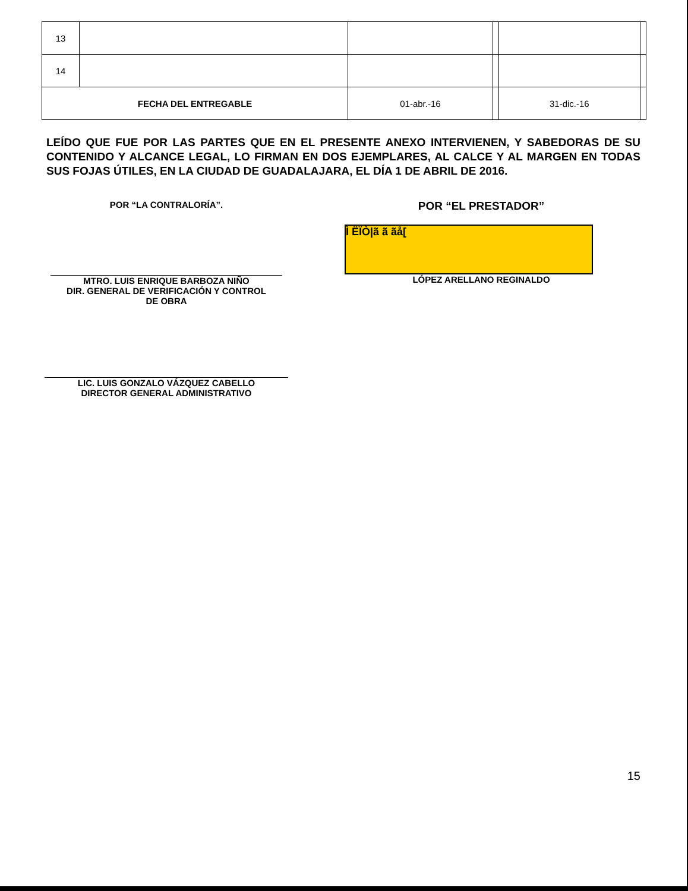| 13 | | | | | |
| 14 | | | | | |
| FECHA DEL ENTREGABLE | | 01-abr.-16 | | 31-dic.-16 | |
LEÍDO QUE FUE POR LAS PARTES QUE EN EL PRESENTE ANEXO INTERVIENEN, Y SABEDORAS DE SU CONTENIDO Y ALCANCE LEGAL, LO FIRMAN EN DOS EJEMPLARES, AL CALCE Y AL MARGEN EN TODAS SUS FOJAS ÚTILES, EN LA CIUDAD DE GUADALAJARA, EL DÍA 1 DE ABRIL DE 2016.
POR “LA CONTRALORÍA”.
MTRO. LUIS ENRIQUE BARBOZA NIÑO
DIR. GENERAL DE VERIFICACIÓN Y CONTROL
DE OBRA
LIC. LUIS GONZALO VÁZQUEZ CABELLO
DIRECTOR GENERAL ADMINISTRATIVO
POR “EL PRESTADOR”
Ì ËÏÒ|ã ã ãå[
LÓPEZ ARELLANO REGINALDO
15